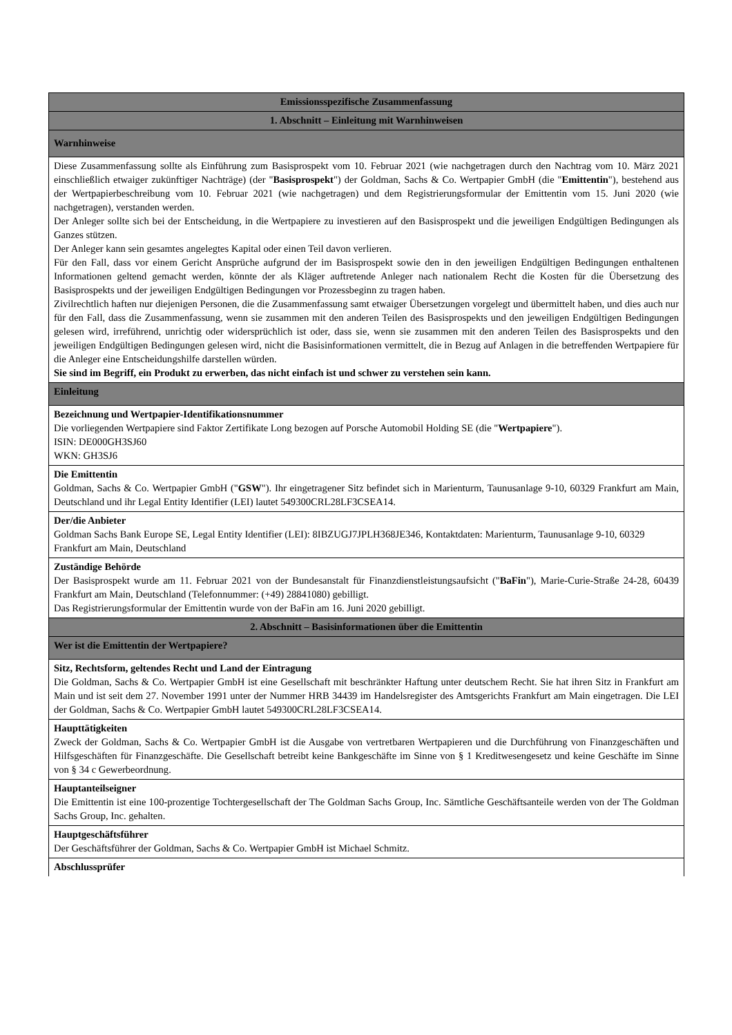| Emissionsspezifische Zusammenfassung |
| 1. Abschnitt – Einleitung mit Warnhinweisen |
| Warnhinweise |
| Diese Zusammenfassung sollte als Einführung zum Basisprospekt vom 10. Februar 2021 (wie nachgetragen durch den Nachtrag vom 10. März 2021 einschließlich etwaiger zukünftiger Nachträge) (der " Basisprospekt ") der Goldman, Sachs & Co. Wertpapier GmbH (die " Emittentin "), bestehend aus der Wertpapierbeschreibung vom 10. Februar 2021 (wie nachgetragen) und dem Registrierungsformular der Emittentin vom 15. Juni 2020 (wie nachgetragen), verstanden werden. Der Anleger sollte sich bei der Entscheidung, in die Wertpapiere zu investieren auf den Basisprospekt und die jeweiligen Endgültigen Bedingungen als Ganzes stützen. Der Anleger kann sein gesamtes angelegtes Kapital oder einen Teil davon verlieren. Für den Fall, dass vor einem Gericht Ansprüche aufgrund der im Basisprospekt sowie den in den jeweiligen Endgültigen Bedingungen enthaltenen Informationen geltend gemacht werden, könnte der als Kläger auftretende Anleger nach nationalem Recht die Kosten für die Übersetzung des Basisprospekts und der jeweiligen Endgültigen Bedingungen vor Prozessbeginn zu tragen haben. Zivilrechtlich haften nur diejenigen Personen, die die Zusammenfassung samt etwaiger Übersetzungen vorgelegt und übermittelt haben, und dies auch nur für den Fall, dass die Zusammenfassung, wenn sie zusammen mit den anderen Teilen des Basisprospekts und den jeweiligen Endgültigen Bedingungen gelesen wird, irreführend, unrichtig oder widersprüchlich ist oder, dass sie, wenn sie zusammen mit den anderen Teilen des Basisprospekts und den jeweiligen Endgültigen Bedingungen gelesen wird, nicht die Basisinformationen vermittelt, die in Bezug auf Anlagen in die betreffenden Wertpapiere für die Anleger eine Entscheidungshilfe darstellen würden. Sie sind im Begriff, ein Produkt zu erwerben, das nicht einfach ist und schwer zu verstehen sein kann. |
| Einleitung |
| Bezeichnung und Wertpapier-Identifikationsnummer Die vorliegenden Wertpapiere sind Faktor Zertifikate Long bezogen auf Porsche Automobil Holding SE (die " Wertpapiere "). ISIN: DE000GH3SJ60 WKN: GH3SJ6 |
| Die Emittentin Goldman, Sachs & Co. Wertpapier GmbH (" GSW "). Ihr eingetragener Sitz befindet sich in Marienturm, Taunusanlage 9-10, 60329 Frankfurt am Main, Deutschland und ihr Legal Entity Identifier (LEI) lautet 549300CRL28LF3CSEA14. |
| Der/die Anbieter Goldman Sachs Bank Europe SE, Legal Entity Identifier (LEI): 8IBZUGJ7JPLH368JE346, Kontaktdaten: Marienturm, Taunusanlage 9-10, 60329 Frankfurt am Main, Deutschland |
| Zuständige Behörde Der Basisprospekt wurde am 11. Februar 2021 von der Bundesanstalt für Finanzdienstleistungsaufsicht (" BaFin "), Marie-Curie-Straße 24-28, 60439 Frankfurt am Main, Deutschland (Telefonnummer: (+49) 28841080) gebilligt. Das Registrierungsformular der Emittentin wurde von der BaFin am 16. Juni 2020 gebilligt. |
| 2. Abschnitt – Basisinformationen über die Emittentin |
| Wer ist die Emittentin der Wertpapiere? |
| Sitz, Rechtsform, geltendes Recht und Land der Eintragung Die Goldman, Sachs & Co. Wertpapier GmbH ist eine Gesellschaft mit beschränkter Haftung unter deutschem Recht. Sie hat ihren Sitz in Frankfurt am Main und ist seit dem 27. November 1991 unter der Nummer HRB 34439 im Handelsregister des Amtsgerichts Frankfurt am Main eingetragen. Die LEI der Goldman, Sachs & Co. Wertpapier GmbH lautet 549300CRL28LF3CSEA14. |
| Haupttätigkeiten Zweck der Goldman, Sachs & Co. Wertpapier GmbH ist die Ausgabe von vertretbaren Wertpapieren und die Durchführung von Finanzgeschäften und Hilfsgeschäften für Finanzgeschäfte. Die Gesellschaft betreibt keine Bankgeschäfte im Sinne von § 1 Kreditwesengesetz und keine Geschäfte im Sinne von § 34 c Gewerbeordnung. |
| Hauptanteilseigner Die Emittentin ist eine 100-prozentige Tochtergesellschaft der The Goldman Sachs Group, Inc. Sämtliche Geschäftsanteile werden von der The Goldman Sachs Group, Inc. gehalten. |
| Hauptgeschäftsführer Der Geschäftsführer der Goldman, Sachs & Co. Wertpapier GmbH ist Michael Schmitz. |
| Abschlussprüfer |